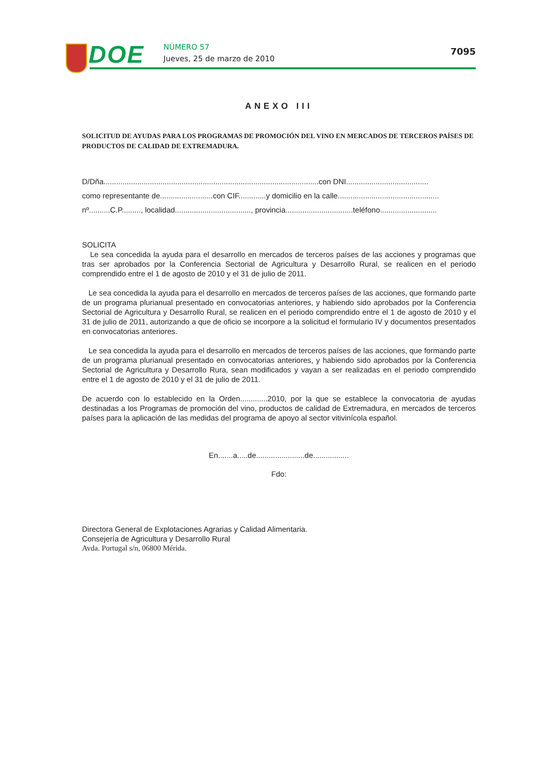DOE NÚMERO 57
Jueves, 25 de marzo de 2010
7095
ANEXO III
SOLICITUD DE AYUDAS PARA LOS PROGRAMAS DE PROMOCIÓN DEL VINO EN MERCADOS DE TERCEROS PAÍSES DE PRODUCTOS DE CALIDAD DE EXTREMADURA.
D/Dña......................................................................................................con DNI.......................................
como representante de.........................con CIF.............y domicilio en la calle................................................
nº..........C.P........., localidad...................................., provincia................................teléfono...........................
SOLICITA
Le sea concedida la ayuda para el desarrollo en mercados de terceros países de las acciones y programas que tras ser aprobados por la Conferencia Sectorial de Agricultura y Desarrollo Rural, se realicen en el periodo comprendido entre el 1 de agosto de 2010 y el 31 de julio de 2011.
Le sea concedida la ayuda para el desarrollo en mercados de terceros países de las acciones, que formando parte de un programa plurianual presentado en convocatorias anteriores, y habiendo sido aprobados por la Conferencia Sectorial de Agricultura y Desarrollo Rural, se realicen en el periodo comprendido entre el 1 de agosto de 2010 y el 31 de julio de 2011, autorizando a que de oficio se incorpore a la solicitud el formulario IV y documentos presentados en convocatorias anteriores.
Le sea concedida la ayuda para el desarrollo en mercados de terceros países de las acciones, que formando parte de un programa plurianual presentado en convocatorias anteriores, y habiendo sido aprobados por la Conferencia Sectorial de Agricultura y Desarrollo Rura, sean modificados y vayan a ser realizadas en el periodo comprendido entre el 1 de agosto de 2010 y el 31 de julio de 2011.
De acuerdo con lo establecido en la Orden.............2010, por la que se establece la convocatoria de ayudas destinadas a los Programas de promoción del vino, productos de calidad de Extremadura, en mercados de terceros países para la aplicación de las medidas del programa de apoyo al sector vitivinícola español.
En.......a.....de.......................de.................
Fdo:
Directora General de Explotaciones Agrarias y Calidad Alimentaria.
Consejería de Agricultura y Desarrollo Rural
Avda. Portugal s/n, 06800 Mérida.